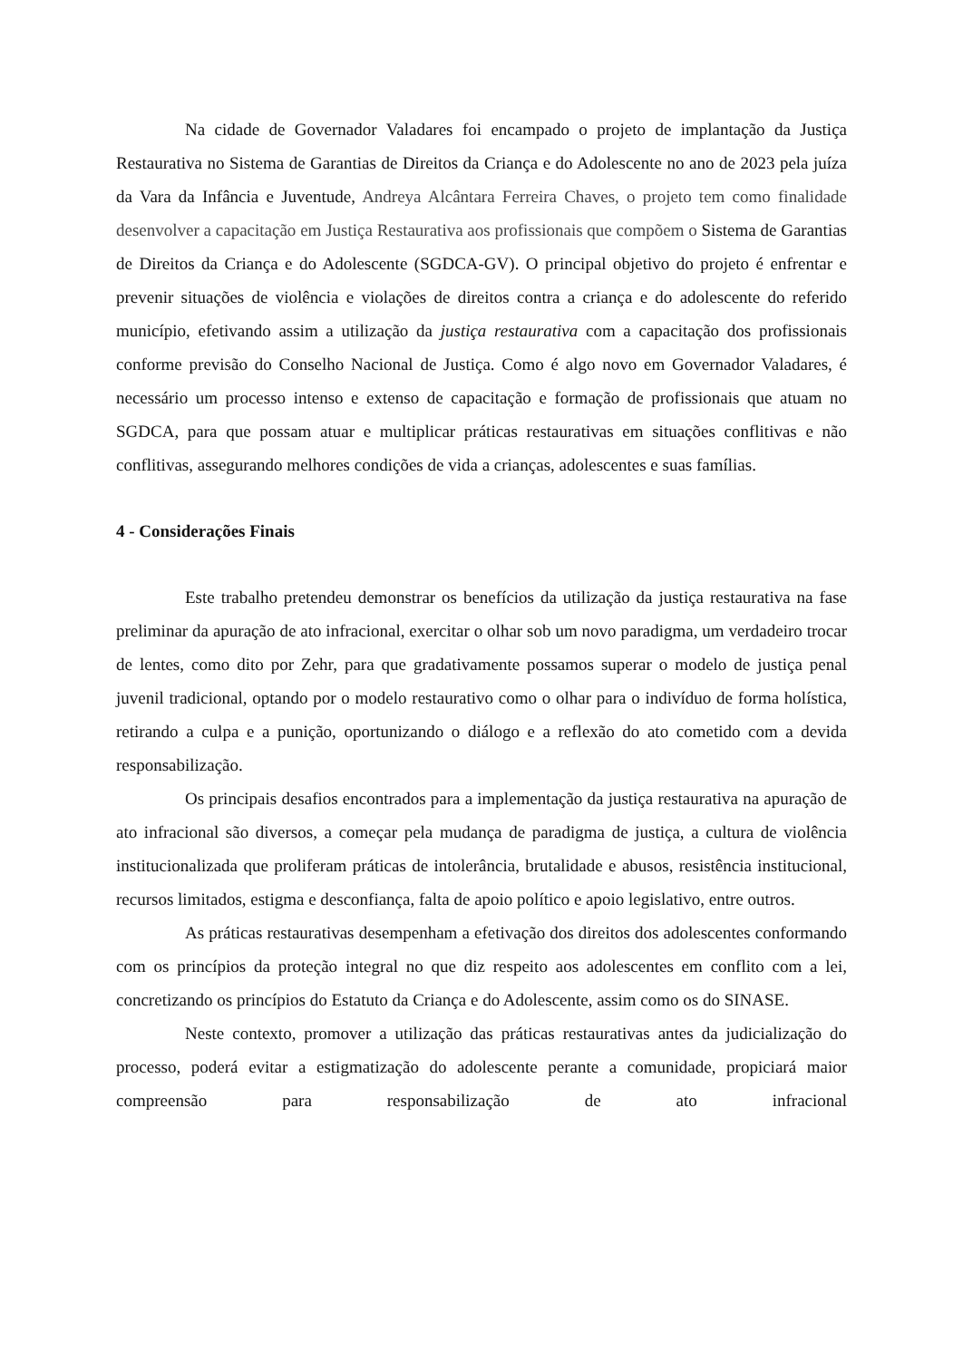Na cidade de Governador Valadares foi encampado o projeto de implantação da Justiça Restaurativa no Sistema de Garantias de Direitos da Criança e do Adolescente no ano de 2023 pela juíza da Vara da Infância e Juventude, Andreya Alcântara Ferreira Chaves, o projeto tem como finalidade desenvolver a capacitação em Justiça Restaurativa aos profissionais que compõem o Sistema de Garantias de Direitos da Criança e do Adolescente (SGDCA-GV). O principal objetivo do projeto é enfrentar e prevenir situações de violência e violações de direitos contra a criança e do adolescente do referido município, efetivando assim a utilização da justiça restaurativa com a capacitação dos profissionais conforme previsão do Conselho Nacional de Justiça. Como é algo novo em Governador Valadares, é necessário um processo intenso e extenso de capacitação e formação de profissionais que atuam no SGDCA, para que possam atuar e multiplicar práticas restaurativas em situações conflitivas e não conflitivas, assegurando melhores condições de vida a crianças, adolescentes e suas famílias.
4 - Considerações Finais
Este trabalho pretendeu demonstrar os benefícios da utilização da justiça restaurativa na fase preliminar da apuração de ato infracional, exercitar o olhar sob um novo paradigma, um verdadeiro trocar de lentes, como dito por Zehr, para que gradativamente possamos superar o modelo de justiça penal juvenil tradicional, optando por o modelo restaurativo como o olhar para o indivíduo de forma holística, retirando a culpa e a punição, oportunizando o diálogo e a reflexão do ato cometido com a devida responsabilização.
Os principais desafios encontrados para a implementação da justiça restaurativa na apuração de ato infracional são diversos, a começar pela mudança de paradigma de justiça, a cultura de violência institucionalizada que proliferam práticas de intolerância, brutalidade e abusos, resistência institucional, recursos limitados, estigma e desconfiança, falta de apoio político e apoio legislativo, entre outros.
As práticas restaurativas desempenham a efetivação dos direitos dos adolescentes conformando com os princípios da proteção integral no que diz respeito aos adolescentes em conflito com a lei, concretizando os princípios do Estatuto da Criança e do Adolescente, assim como os do SINASE.
Neste contexto, promover a utilização das práticas restaurativas antes da judicialização do processo, poderá evitar a estigmatização do adolescente perante a comunidade, propiciará maior compreensão para responsabilização de ato infracional